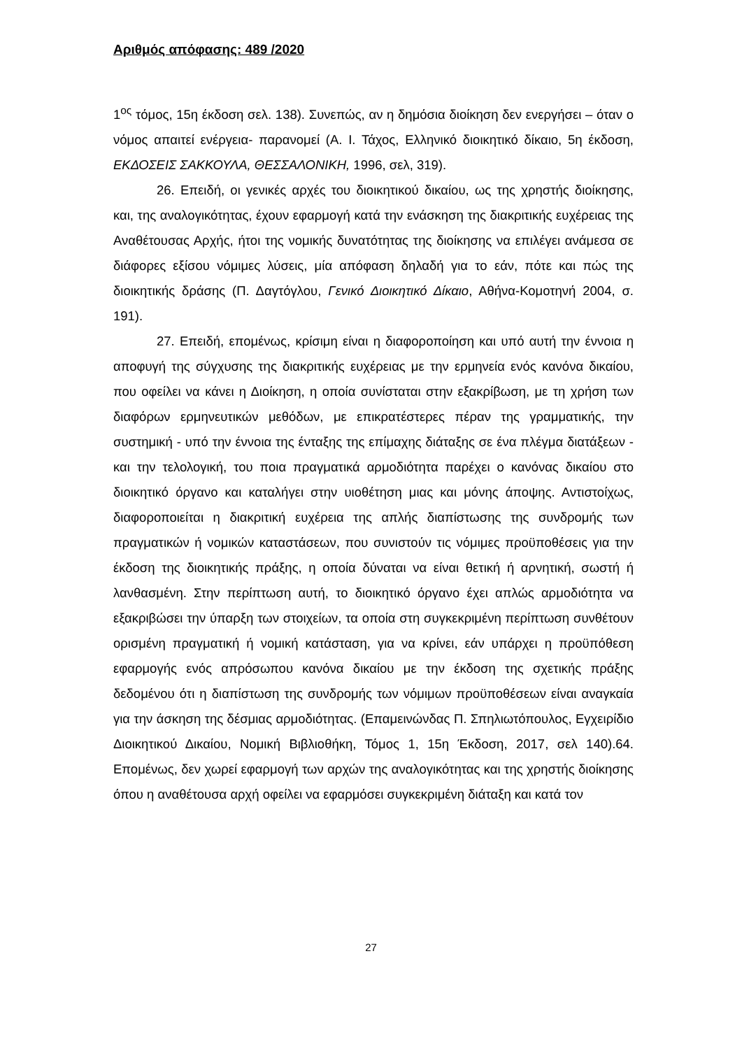Αριθμός απόφασης: 489 /2020
1<sup>ος</sup> τόμος, 15η έκδοση σελ. 138). Συνεπώς, αν η δημόσια διοίκηση δεν ενεργήσει – όταν ο νόμος απαιτεί ενέργεια- παρανομεί (Α. Ι. Τάχος, Ελληνικό διοικητικό δίκαιο, 5η έκδοση, ΕΚΔΟΣΕΙΣ ΣΑΚΚΟΥΛΑ, ΘΕΣΣΑΛΟΝΙΚΗ, 1996, σελ, 319).
26. Επειδή, οι γενικές αρχές του διοικητικού δικαίου, ως της χρηστής διοίκησης, και, της αναλογικότητας, έχουν εφαρμογή κατά την ενάσκηση της διακριτικής ευχέρειας της Αναθέτουσας Αρχής, ήτοι της νομικής δυνατότητας της διοίκησης να επιλέγει ανάμεσα σε διάφορες εξίσου νόμιμες λύσεις, μία απόφαση δηλαδή για το εάν, πότε και πώς της διοικητικής δράσης (Π. Δαγτόγλου, Γενικό Διοικητικό Δίκαιο, Αθήνα-Κομοτηνή 2004, σ. 191).
27. Επειδή, επομένως, κρίσιμη είναι η διαφοροποίηση και υπό αυτή την έννοια η αποφυγή της σύγχυσης της διακριτικής ευχέρειας με την ερμηνεία ενός κανόνα δικαίου, που οφείλει να κάνει η Διοίκηση, η οποία συνίσταται στην εξακρίβωση, με τη χρήση των διαφόρων ερμηνευτικών μεθόδων, με επικρατέστερες πέραν της γραμματικής, την συστημική - υπό την έννοια της ένταξης της επίμαχης διάταξης σε ένα πλέγμα διατάξεων - και την τελολογική, του ποια πραγματικά αρμοδιότητα παρέχει ο κανόνας δικαίου στο διοικητικό όργανο και καταλήγει στην υιοθέτηση μιας και μόνης άποψης. Αντιστοίχως, διαφοροποιείται η διακριτική ευχέρεια της απλής διαπίστωσης της συνδρομής των πραγματικών ή νομικών καταστάσεων, που συνιστούν τις νόμιμες προϋποθέσεις για την έκδοση της διοικητικής πράξης, η οποία δύναται να είναι θετική ή αρνητική, σωστή ή λανθασμένη. Στην περίπτωση αυτή, το διοικητικό όργανο έχει απλώς αρμοδιότητα να εξακριβώσει την ύπαρξη των στοιχείων, τα οποία στη συγκεκριμένη περίπτωση συνθέτουν ορισμένη πραγματική ή νομική κατάσταση, για να κρίνει, εάν υπάρχει η προϋπόθεση εφαρμογής ενός απρόσωπου κανόνα δικαίου με την έκδοση της σχετικής πράξης δεδομένου ότι η διαπίστωση της συνδρομής των νόμιμων προϋποθέσεων είναι αναγκαία για την άσκηση της δέσμιας αρμοδιότητας. (Επαμεινώνδας Π. Σπηλιωτόπουλος, Εγχειρίδιο Διοικητικού Δικαίου, Νομική Βιβλιοθήκη, Τόμος 1, 15η Έκδοση, 2017, σελ 140).64. Επομένως, δεν χωρεί εφαρμογή των αρχών της αναλογικότητας και της χρηστής διοίκησης όπου η αναθέτουσα αρχή οφείλει να εφαρμόσει συγκεκριμένη διάταξη και κατά τον
27